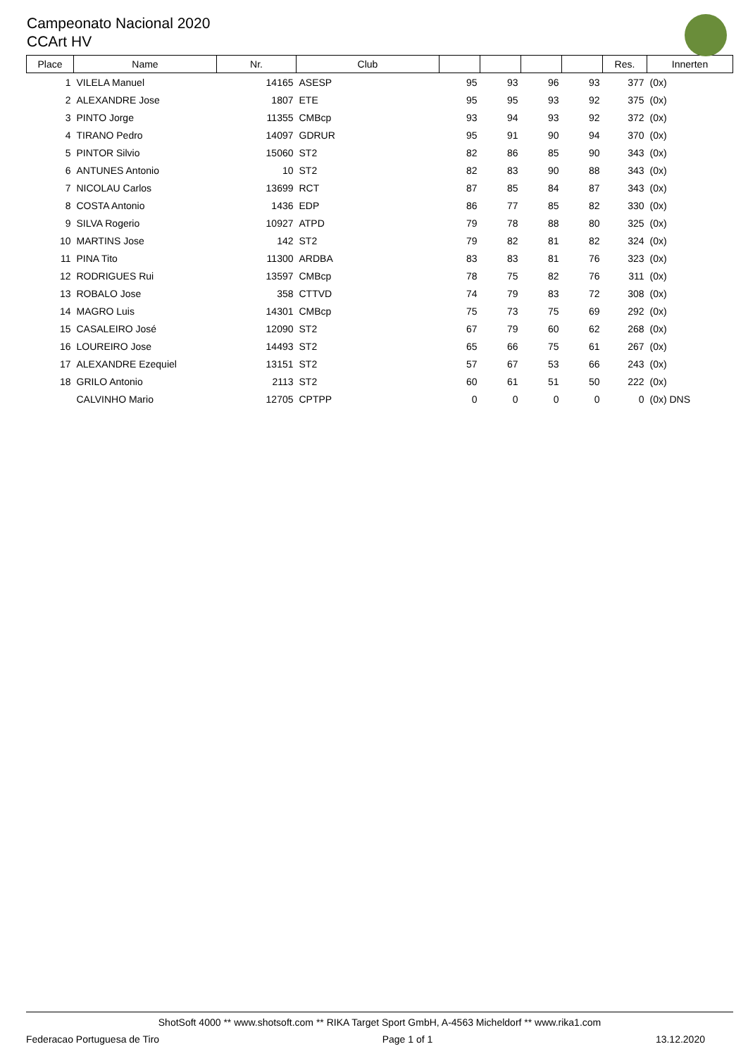Campeonato Nacional 2020
CCArt HV
| Place | Name | Nr. | Club | | | | | Res. | Innerten |
| --- | --- | --- | --- | --- | --- | --- | --- | --- | --- |
| 1 | VILELA Manuel | 14165 | ASESP | 95 | 93 | 96 | 93 | 377 | (0x) |
| 2 | ALEXANDRE Jose | 1807 | ETE | 95 | 95 | 93 | 92 | 375 | (0x) |
| 3 | PINTO Jorge | 11355 | CMBcp | 93 | 94 | 93 | 92 | 372 | (0x) |
| 4 | TIRANO Pedro | 14097 | GDRUR | 95 | 91 | 90 | 94 | 370 | (0x) |
| 5 | PINTOR Silvio | 15060 | ST2 | 82 | 86 | 85 | 90 | 343 | (0x) |
| 6 | ANTUNES Antonio | 10 | ST2 | 82 | 83 | 90 | 88 | 343 | (0x) |
| 7 | NICOLAU Carlos | 13699 | RCT | 87 | 85 | 84 | 87 | 343 | (0x) |
| 8 | COSTA Antonio | 1436 | EDP | 86 | 77 | 85 | 82 | 330 | (0x) |
| 9 | SILVA Rogerio | 10927 | ATPD | 79 | 78 | 88 | 80 | 325 | (0x) |
| 10 | MARTINS Jose | 142 | ST2 | 79 | 82 | 81 | 82 | 324 | (0x) |
| 11 | PINA Tito | 11300 | ARDBA | 83 | 83 | 81 | 76 | 323 | (0x) |
| 12 | RODRIGUES Rui | 13597 | CMBcp | 78 | 75 | 82 | 76 | 311 | (0x) |
| 13 | ROBALO Jose | 358 | CTTVD | 74 | 79 | 83 | 72 | 308 | (0x) |
| 14 | MAGRO Luis | 14301 | CMBcp | 75 | 73 | 75 | 69 | 292 | (0x) |
| 15 | CASALEIRO José | 12090 | ST2 | 67 | 79 | 60 | 62 | 268 | (0x) |
| 16 | LOUREIRO Jose | 14493 | ST2 | 65 | 66 | 75 | 61 | 267 | (0x) |
| 17 | ALEXANDRE Ezequiel | 13151 | ST2 | 57 | 67 | 53 | 66 | 243 | (0x) |
| 18 | GRILO Antonio | 2113 | ST2 | 60 | 61 | 51 | 50 | 222 | (0x) |
| | CALVINHO Mario | 12705 | CPTPP | 0 | 0 | 0 | 0 | 0 | (0x) DNS |
ShotSoft 4000 ** www.shotsoft.com ** RIKA Target Sport GmbH, A-4563 Micheldorf ** www.rika1.com
Federacao Portuguesa de Tiro Page 1 of 1 13.12.2020